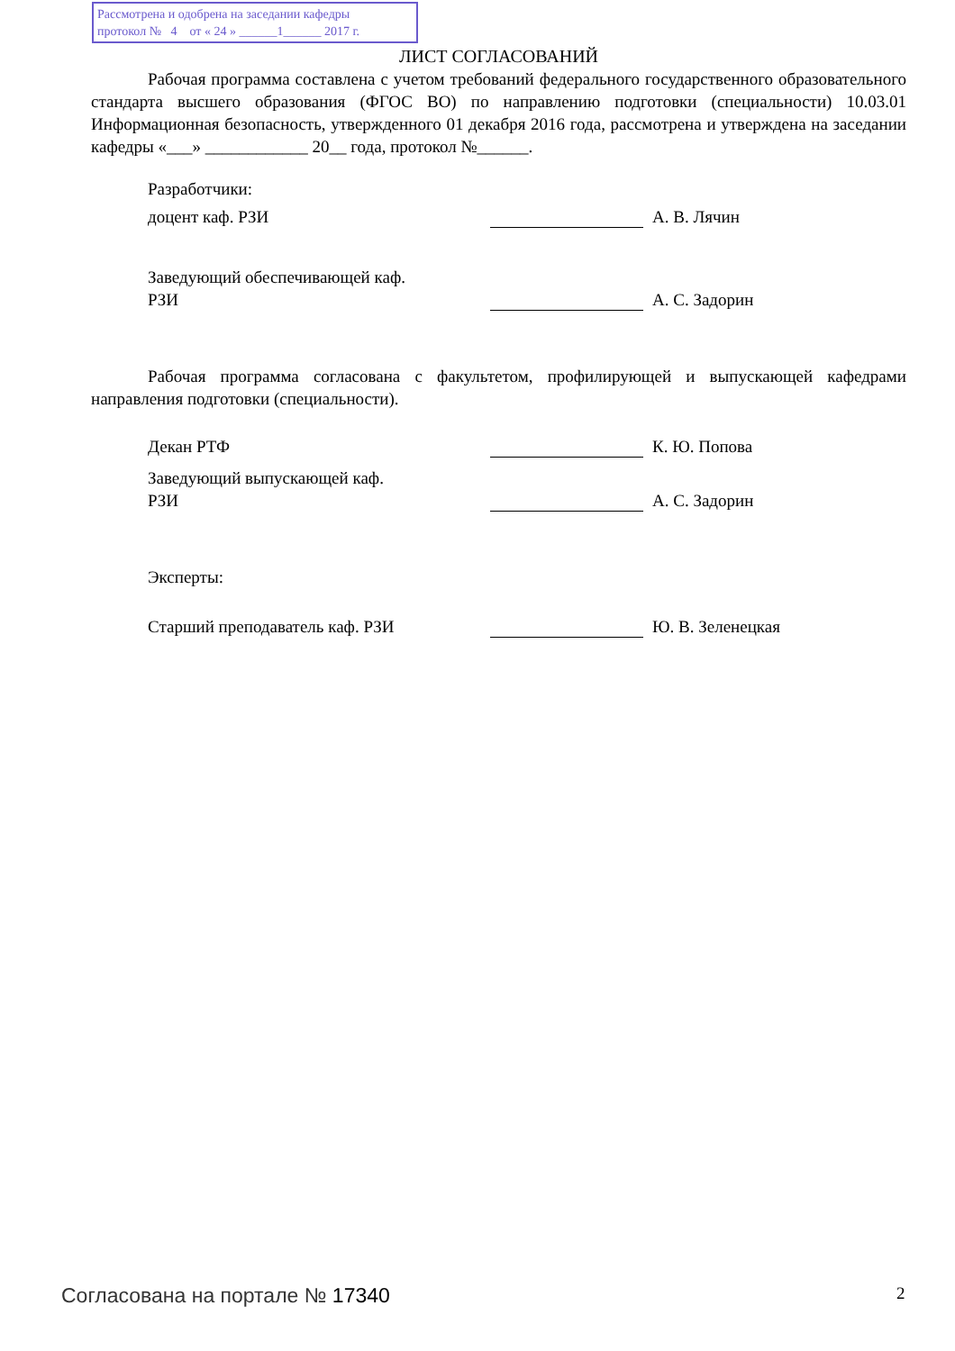Рассмотрена и одобрена на заседании кафедры
протокол № 4 от « 24 » ______1______ 2017 г.
ЛИСТ СОГЛАСОВАНИЙ
Рабочая программа составлена с учетом требований федерального государственного образовательного стандарта высшего образования (ФГОС ВО) по направлению подготовки (специальности) 10.03.01 Информационная безопасность, утвержденного 01 декабря 2016 года, рассмотрена и утверждена на заседании кафедры «___» ____________ 20__ года, протокол №______.
Разработчики:
доцент каф. РЗИ
А. В. Лячин
Заведующий обеспечивающей каф.
РЗИ
А. С. Задорин
Рабочая программа согласована с факультетом, профилирующей и выпускающей кафедрами направления подготовки (специальности).
Декан РТФ
К. Ю. Попова
Заведующий выпускающей каф.
РЗИ
А. С. Задорин
Эксперты:
Старший преподаватель каф. РЗИ
Ю. В. Зеленецкая
Согласована на портале № 17340 2